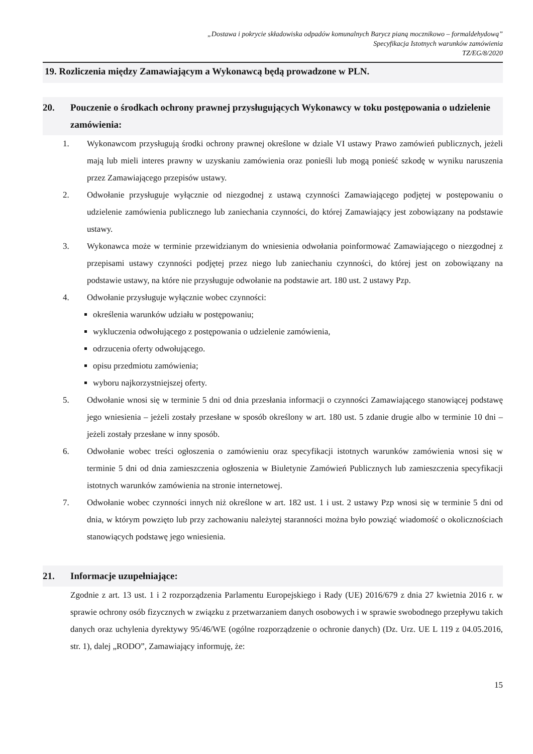„Dostawa i pokrycie składowiska odpadów komunalnych Barycz pianą mocznikowo – formaldehydową”
Specyfikacja Istotnych warunków zamówienia
TZ/EG/8/2020
19. Rozliczenia między Zamawiającym a Wykonawcą będą prowadzone w PLN.
20. Pouczenie o środkach ochrony prawnej przysługujących Wykonawcy w toku postępowania o udzielenie zamówienia:
1. Wykonawcom przysługują środki ochrony prawnej określone w dziale VI ustawy Prawo zamówień publicznych, jeżeli mają lub mieli interes prawny w uzyskaniu zamówienia oraz ponieśli lub mogą ponieść szkodę w wyniku naruszenia przez Zamawiającego przepisów ustawy.
2. Odwołanie przysługuje wyłącznie od niezgodnej z ustawą czynności Zamawiającego podjętej w postępowaniu o udzielenie zamówienia publicznego lub zaniechania czynności, do której Zamawiający jest zobowiązany na podstawie ustawy.
3. Wykonawca może w terminie przewidzianym do wniesienia odwołania poinformować Zamawiającego o niezgodnej z przepisami ustawy czynności podjętej przez niego lub zaniechaniu czynności, do której jest on zobowiązany na podstawie ustawy, na które nie przysługuje odwołanie na podstawie art. 180 ust. 2 ustawy Pzp.
4. Odwołanie przysługuje wyłącznie wobec czynności:
określenia warunków udziału w postępowaniu;
wykluczenia odwołującego z postępowania o udzielenie zamówienia,
odrzucenia oferty odwołującego.
opisu przedmiotu zamówienia;
wyboru najkorzystniejszej oferty.
5. Odwołanie wnosi się w terminie 5 dni od dnia przesłania informacji o czynności Zamawiającego stanowiącej podstawę jego wniesienia – jeżeli zostały przesłane w sposób określony w art. 180 ust. 5 zdanie drugie albo w terminie 10 dni – jeżeli zostały przesłane w inny sposób.
6. Odwołanie wobec treści ogłoszenia o zamówieniu oraz specyfikacji istotnych warunków zamówienia wnosi się w terminie 5 dni od dnia zamieszczenia ogłoszenia w Biuletynie Zamówień Publicznych lub zamieszczenia specyfikacji istotnych warunków zamówienia na stronie internetowej.
7. Odwołanie wobec czynności innych niż określone w art. 182 ust. 1 i ust. 2 ustawy Pzp wnosi się w terminie 5 dni od dnia, w którym powzięto lub przy zachowaniu należytej staranności można było powziąć wiadomość o okolicznościach stanowiących podstawę jego wniesienia.
21. Informacje uzupełniające:
Zgodnie z art. 13 ust. 1 i 2 rozporządzenia Parlamentu Europejskiego i Rady (UE) 2016/679 z dnia 27 kwietnia 2016 r. w sprawie ochrony osób fizycznych w związku z przetwarzaniem danych osobowych i w sprawie swobodnego przepływu takich danych oraz uchylenia dyrektywy 95/46/WE (ogólne rozporządzenie o ochronie danych) (Dz. Urz. UE L 119 z 04.05.2016, str. 1), dalej „RODO”, Zamawiający informuję, że:
15